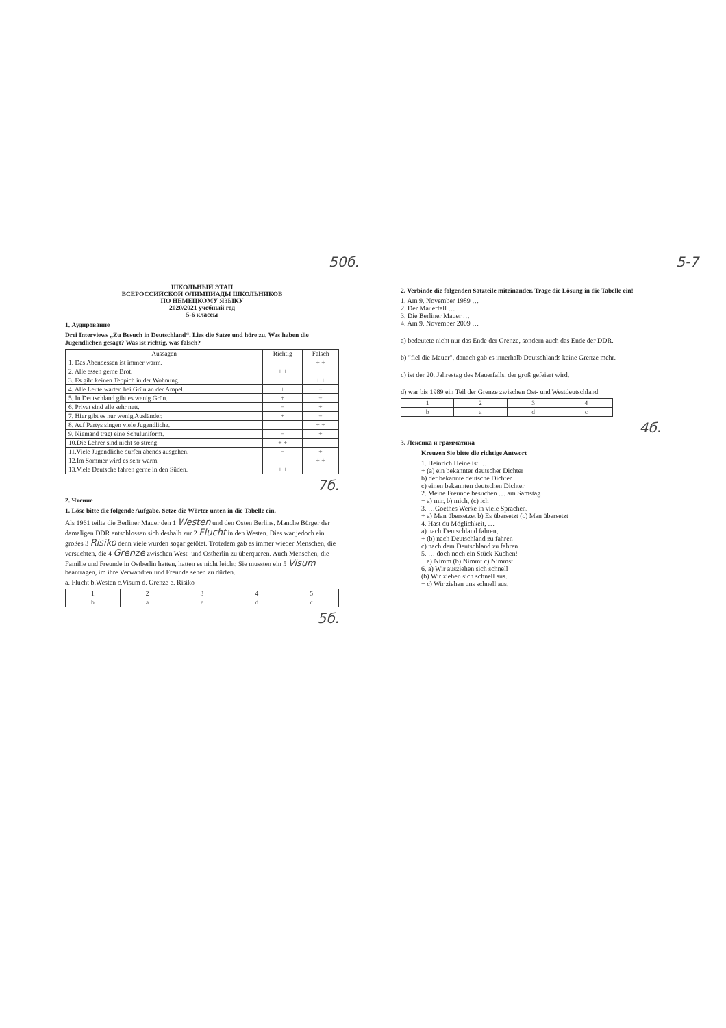50б. 5-7
ШКОЛЬНЫЙ ЭТАП
ВСЕРОССИЙСКОЙ ОЛИМПИАДЫ ШКОЛЬНИКОВ
ПО НЕМЕЦКОМУ ЯЗЫКУ
2020/2021 учебный год
5-6 классы
1. Аудирование
Drei Interviews „Zu Besuch in Deutschland“. Lies die Satze und höre zu. Was haben die Jugendlichen gesagt? Was ist richtig, was falsch?
| Aussagen | Richtig | Falsch |
| --- | --- | --- |
| 1. Das Abendessen ist immer warm. | | + + |
| 2. Alle essen gerne Brot. | + + | |
| 3. Es gibt keinen Teppich in der Wohnung. | | + + |
| 4. Alle Leute warten bei Grün an der Ampel. | + | − |
| 5. In Deutschland gibt es wenig Grün. | + | − |
| 6. Privat sind alle sehr nett. | − | + |
| 7. Hier gibt es nur wenig Ausländer. | + | − |
| 8. Auf Partys singen viele Jugendliche. | | + + |
| 9. Niemand trägt eine Schuluniform. | − | + |
| 10.Die Lehrer sind nicht so streng. | + + | |
| 11.Viele Jugendliche dürfen abends ausgehen. | − | + |
| 12.Im Sommer wird es sehr warm. | | + + |
| 13.Viele Deutsche fahren gerne in den Süden. | + + | |
7б.
2. Чтение
1. Löse bitte die folgende Aufgabe. Setze die Wörter unten in die Tabelle ein.
Als 1961 teilte die Berliner Mauer den 1 Westen und den Osten Berlins. Manche Bürger der damaligen DDR entschlossen sich deshalb zur 2 Flucht in den Westen. Dies war jedoch ein großes 3 Risiko denn viele wurden sogar getötet. Trotzdem gab es immer wieder Menschen, die versuchten, die 4 Grenze zwischen West- und Ostberlin zu überqueren. Auch Menschen, die Familie und Freunde in Ostberlin hatten, hatten es nicht leicht: Sie mussten ein 5 Visum beantragen, im ihre Verwandten und Freunde sehen zu dürfen.
a. Flucht b.Westen c.Visum d. Grenze e. Risiko
| 1 | 2 | 3 | 4 | 5 |
| --- | --- | --- | --- | --- |
| b | a | e | d | c |
5б.
2. Verbinde die folgenden Satzteile miteinander. Trage die Lösung in die Tabelle ein!
1. Am 9. November 1989 …
2. Der Mauerfall …
3. Die Berliner Mauer …
4. Am 9. November 2009 …
a) bedeutete nicht nur das Ende der Grenze, sondern auch das Ende der DDR.
b) "fiel die Mauer", danach gab es innerhalb Deutschlands keine Grenze mehr.
c) ist der 20. Jahrestag des Mauerfalls, der groß gefeiert wird.
d) war bis 1989 ein Teil der Grenze zwischen Ost- und Westdeutschland
| 1 | 2 | 3 | 4 |
| --- | --- | --- | --- |
| b | a | d | c |
4б.
3. Лексика и грамматика
Kreuzen Sie bitte die richtige Antwort
1. Heinrich Heine ist …
+ (a) ein bekannter deutscher Dichter
b) der bekannte deutsche Dichter
c) einen bekannten deutschen Dichter
2. Meine Freunde besuchen … am Samstag
− a) mir, b) mich, (c) ich
3. …Goethes Werke in viele Sprachen.
+ a) Man übersetzet b) Es übersetzt (c) Man übersetzt
4. Hast du Möglichkeit, …
a) nach Deutschland fahren,
+ (b) nach Deutschland zu fahren
c) nach dem Deutschland zu fahren
5. … doch noch ein Stück Kuchen!
− a) Nimm (b) Nimmt c) Nimmst
6. a) Wir ausziehen sich schnell
(b) Wir ziehen sich schnell aus.
− c) Wir ziehen uns schnell aus.